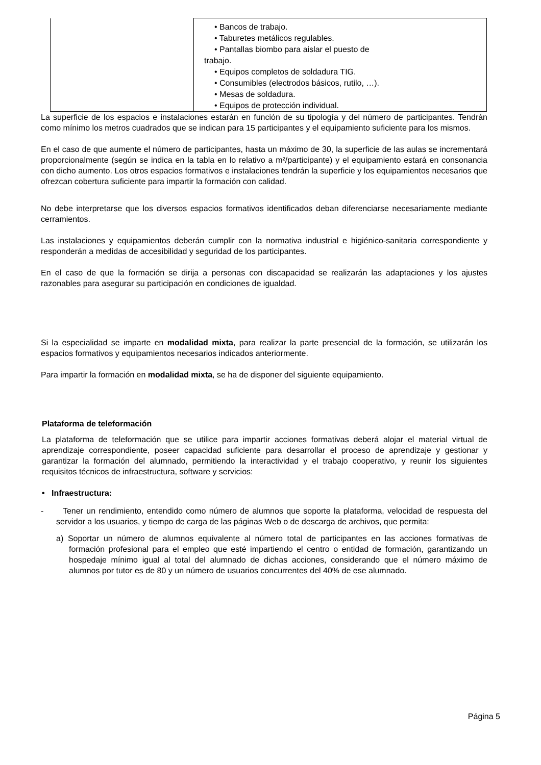| | • Bancos de trabajo. • Taburetes metálicos regulables. • Pantallas biombo para aislar el puesto de trabajo. • Equipos completos de soldadura TIG. • Consumibles (electrodos básicos, rutilo, …). • Mesas de soldadura. • Equipos de protección individual. |
La superficie de los espacios e instalaciones estarán en función de su tipología y del número de participantes. Tendrán como mínimo los metros cuadrados que se indican para 15 participantes y el equipamiento suficiente para los mismos.
En el caso de que aumente el número de participantes, hasta un máximo de 30, la superficie de las aulas se incrementará proporcionalmente (según se indica en la tabla en lo relativo a m²/participante) y el equipamiento estará en consonancia con dicho aumento. Los otros espacios formativos e instalaciones tendrán la superficie y los equipamientos necesarios que ofrezcan cobertura suficiente para impartir la formación con calidad.
No debe interpretarse que los diversos espacios formativos identificados deban diferenciarse necesariamente mediante cerramientos.
Las instalaciones y equipamientos deberán cumplir con la normativa industrial e higiénico-sanitaria correspondiente y responderán a medidas de accesibilidad y seguridad de los participantes.
En el caso de que la formación se dirija a personas con discapacidad se realizarán las adaptaciones y los ajustes razonables para asegurar su participación en condiciones de igualdad.
Si la especialidad se imparte en modalidad mixta, para realizar la parte presencial de la formación, se utilizarán los espacios formativos y equipamientos necesarios indicados anteriormente.
Para impartir la formación en modalidad mixta, se ha de disponer del siguiente equipamiento.
Plataforma de teleformación
La plataforma de teleformación que se utilice para impartir acciones formativas deberá alojar el material virtual de aprendizaje correspondiente, poseer capacidad suficiente para desarrollar el proceso de aprendizaje y gestionar y garantizar la formación del alumnado, permitiendo la interactividad y el trabajo cooperativo, y reunir los siguientes requisitos técnicos de infraestructura, software y servicios:
• Infraestructura:
- Tener un rendimiento, entendido como número de alumnos que soporte la plataforma, velocidad de respuesta del servidor a los usuarios, y tiempo de carga de las páginas Web o de descarga de archivos, que permita:
a) Soportar un número de alumnos equivalente al número total de participantes en las acciones formativas de formación profesional para el empleo que esté impartiendo el centro o entidad de formación, garantizando un hospedaje mínimo igual al total del alumnado de dichas acciones, considerando que el número máximo de alumnos por tutor es de 80 y un número de usuarios concurrentes del 40% de ese alumnado.
Página 5